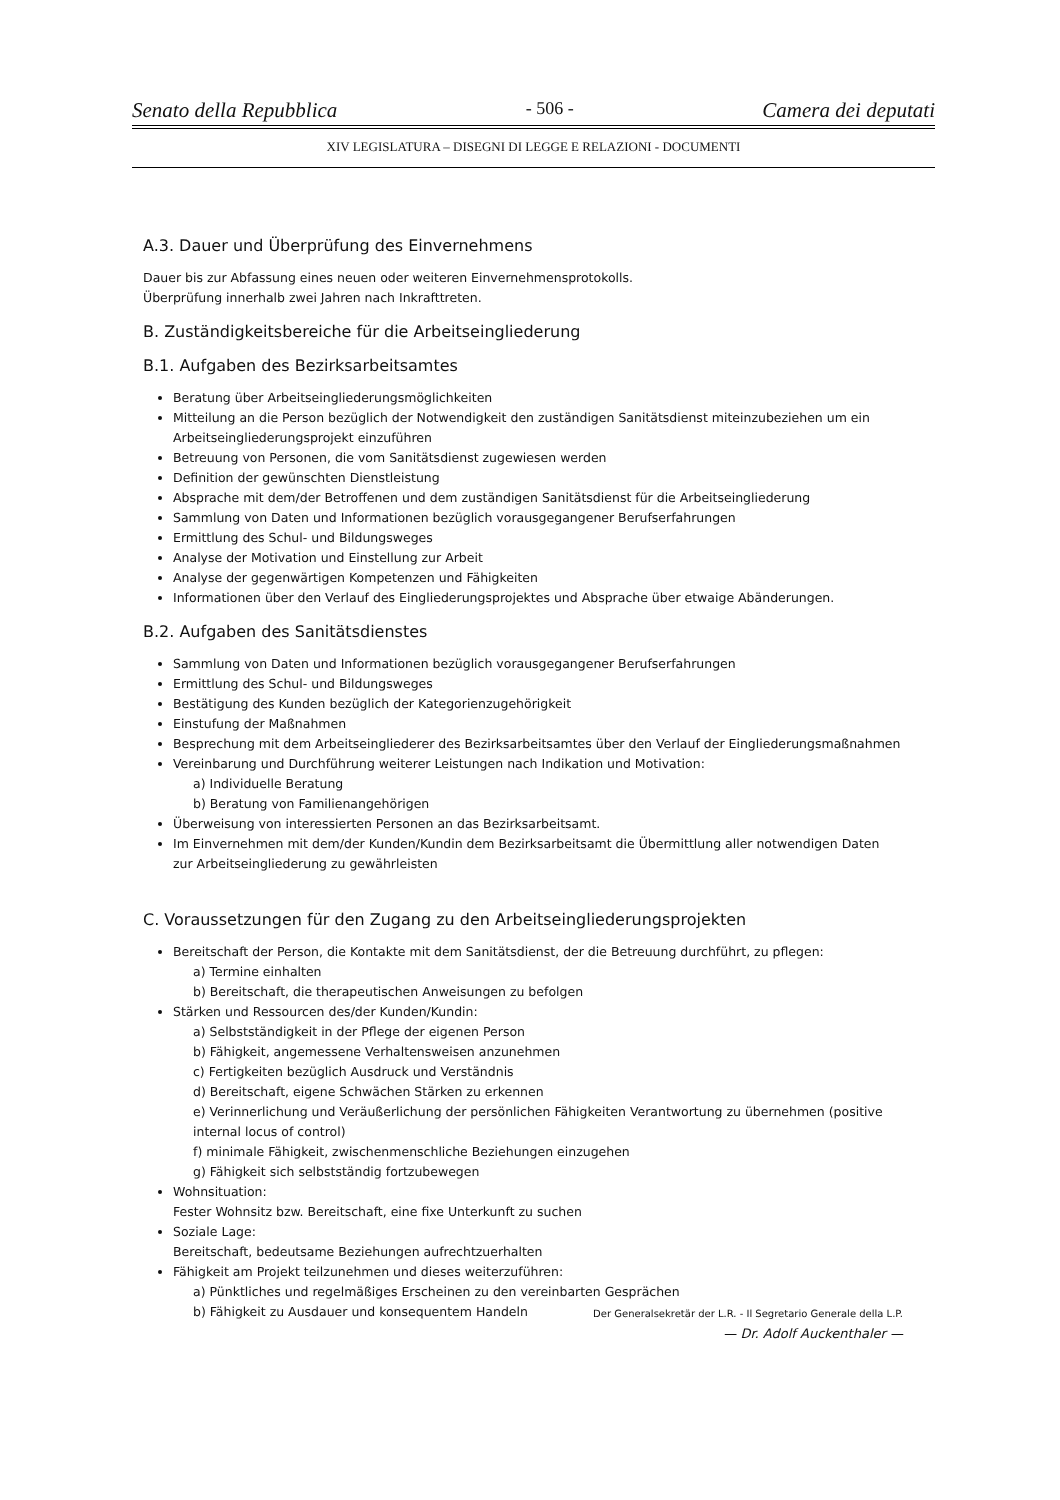Senato della Repubblica - 506 - Camera dei deputati
XIV LEGISLATURA – DISEGNI DI LEGGE E RELAZIONI - DOCUMENTI
A.3. Dauer und Überprüfung des Einvernehmens
Dauer bis zur Abfassung eines neuen oder weiteren Einvernehmensprotokolls.
Überprüfung innerhalb zwei Jahren nach Inkrafttreten.
B. Zuständigkeitsbereiche für die Arbeitseingliederung
B.1. Aufgaben des Bezirksarbeitsamtes
Beratung über Arbeitseingliederungsmöglichkeiten
Mitteilung an die Person bezüglich der Notwendigkeit den zuständigen Sanitätsdienst miteinzubeziehen um ein Arbeitseingliederungsprojekt einzuführen
Betreuung von Personen, die vom Sanitätsdienst zugewiesen werden
Definition der gewünschten Dienstleistung
Absprache mit dem/der Betroffenen und dem zuständigen Sanitätsdienst für die Arbeitseingliederung
Sammlung von Daten und Informationen bezüglich vorausgegangener Berufserfahrungen
Ermittlung des Schul- und Bildungsweges
Analyse der Motivation und Einstellung zur Arbeit
Analyse der gegenwärtigen Kompetenzen und Fähigkeiten
Informationen über den Verlauf des Eingliederungsprojektes und Absprache über etwaige Abänderungen.
B.2. Aufgaben des Sanitätsdienstes
Sammlung von Daten und Informationen bezüglich vorausgegangener Berufserfahrungen
Ermittlung des Schul- und Bildungsweges
Bestätigung des Kunden bezüglich der Kategorienzugehörigkeit
Einstufung der Maßnahmen
Besprechung mit dem Arbeitseingliederer des Bezirksarbeitsamtes über den Verlauf der Eingliederungsmaßnahmen
Vereinbarung und Durchführung weiterer Leistungen nach Indikation und Motivation:
a) Individuelle Beratung
b) Beratung von Familienangehörigen
Überweisung von interessierten Personen an das Bezirksarbeitsamt.
Im Einvernehmen mit dem/der Kunden/Kundin dem Bezirksarbeitsamt die Übermittlung aller notwendigen Daten zur Arbeitseingliederung zu gewährleisten
C. Voraussetzungen für den Zugang zu den Arbeitseingliederungsprojekten
Bereitschaft der Person, die Kontakte mit dem Sanitätsdienst, der die Betreuung durchführt, zu pflegen:
a) Termine einhalten
b) Bereitschaft, die therapeutischen Anweisungen zu befolgen
Stärken und Ressourcen des/der Kunden/Kundin:
a) Selbstständigkeit in der Pflege der eigenen Person
b) Fähigkeit, angemessene Verhaltensweisen anzunehmen
c) Fertigkeiten bezüglich Ausdruck und Verständnis
d) Bereitschaft, eigene Schwächen Stärken zu erkennen
e) Verinnerlichung und Veräußerlichung der persönlichen Fähigkeiten Verantwortung zu übernehmen (positive internal locus of control)
f) minimale Fähigkeit, zwischenmenschliche Beziehungen einzugehen
g) Fähigkeit sich selbstständig fortzubewegen
Wohnsituation:
Fester Wohnsitz bzw. Bereitschaft, eine fixe Unterkunft zu suchen
Soziale Lage:
Bereitschaft, bedeutsame Beziehungen aufrechtzuerhalten
Fähigkeit am Projekt teilzunehmen und dieses weiterzuführen:
a) Pünktliches und regelmäßiges Erscheinen zu den vereinbarten Gesprächen
b) Fähigkeit zu Ausdauer und konsequentem Handeln
Der Generalsekretär der L.R. - Il Segretario Generale della L.P.
— Dr. Adolf Auckenthaler —